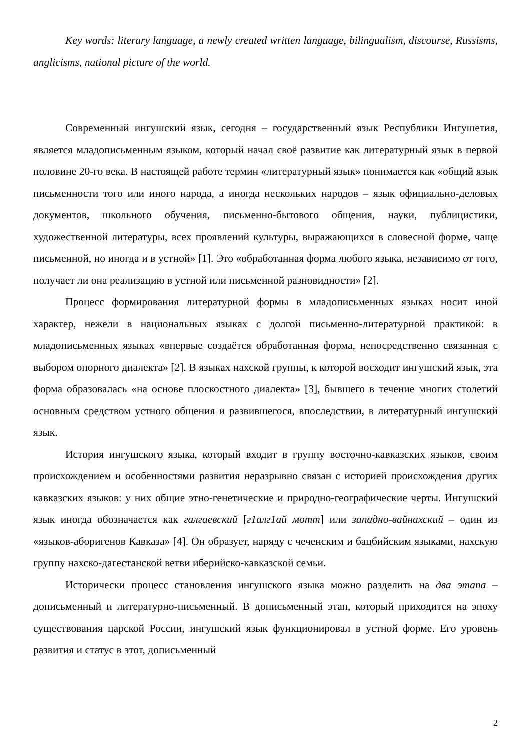Key words: literary language, a newly created written language, bilingualism, discourse, Russisms, anglicisms, national picture of the world.
Современный ингушский язык, сегодня – государственный язык Республики Ингушетия, является младописьменным языком, который начал своё развитие как литературный язык в первой половине 20-го века. В настоящей работе термин «литературный язык» понимается как «общий язык письменности того или иного народа, а иногда нескольких народов – язык официально-деловых документов, школьного обучения, письменно-бытового общения, науки, публицистики, художественной литературы, всех проявлений культуры, выражающихся в словесной форме, чаще письменной, но иногда и в устной» [1]. Это «обработанная форма любого языка, независимо от того, получает ли она реализацию в устной или письменной разновидности» [2].
Процесс формирования литературной формы в младописьменных языках носит иной характер, нежели в национальных языках с долгой письменно-литературной практикой: в младописьменных языках «впервые создаётся обработанная форма, непосредственно связанная с выбором опорного диалекта» [2]. В языках нахской группы, к которой восходит ингушский язык, эта форма образовалась «на основе плоскостного диалекта» [3], бывшего в течение многих столетий основным средством устного общения и развившегося, впоследствии, в литературный ингушский язык.
История ингушского языка, который входит в группу восточно-кавказских языков, своим происхождением и особенностями развития неразрывно связан с историей происхождения других кавказских языков: у них общие этно-генетические и природно-географические черты. Ингушский язык иногда обозначается как галгаевский [г1алг1ай мотт] или западно-вайнахский – один из «языков-аборигенов Кавказа» [4]. Он образует, наряду с чеченским и бацбийским языками, нахскую группу нахско-дагестанской ветви иберийско-кавказской семьи.
Исторически процесс становления ингушского языка можно разделить на два этапа – дописьменный и литературно-письменный. В дописьменный этап, который приходится на эпоху существования царской России, ингушский язык функционировал в устной форме. Его уровень развития и статус в этот, дописьменный
2